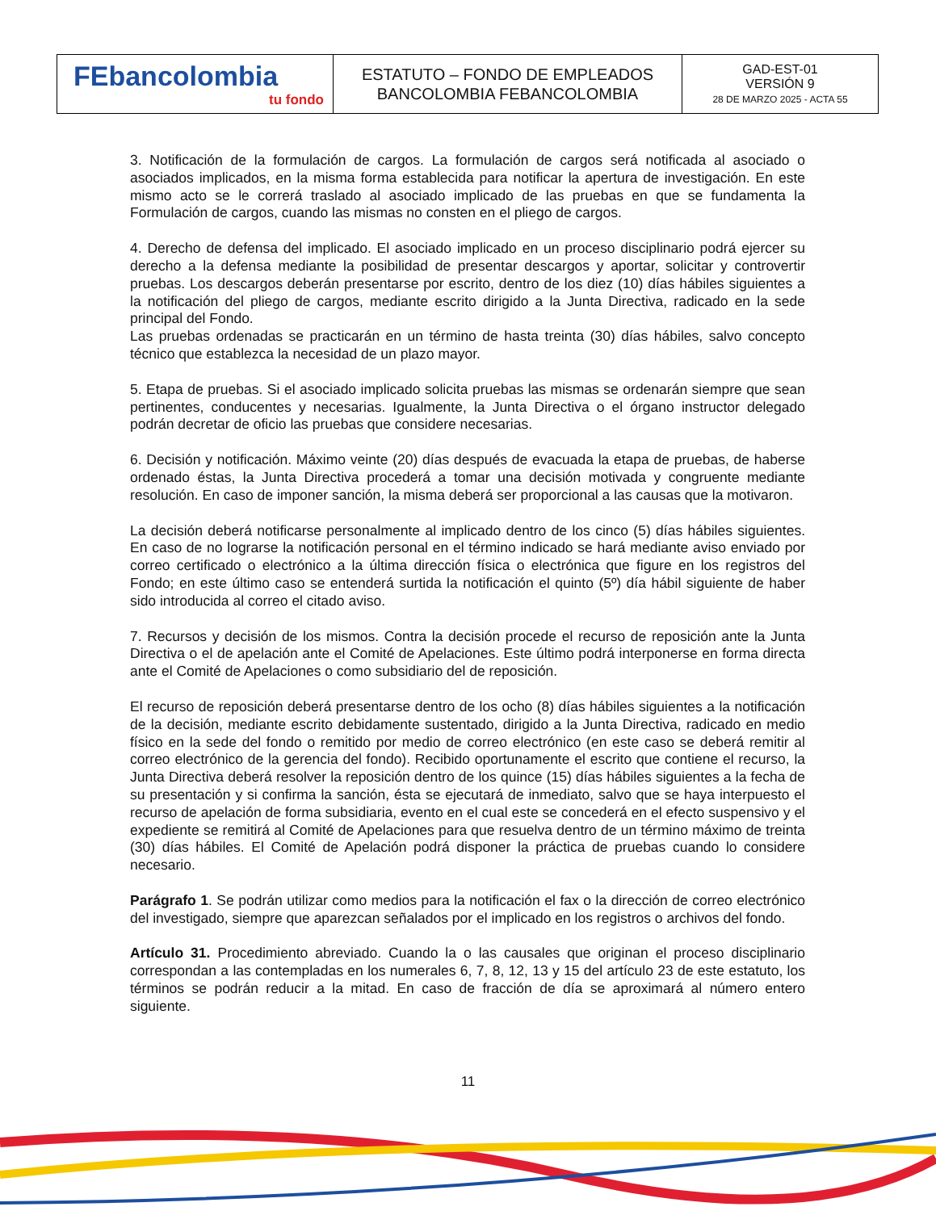| FEbancolombia tu fondo | ESTATUTO – FONDO DE EMPLEADOS BANCOLOMBIA FEBANCOLOMBIA | GAD-EST-01 VERSIÓN 9 28 DE MARZO 2025 - ACTA 55 |
3. Notificación de la formulación de cargos. La formulación de cargos será notificada al asociado o asociados implicados, en la misma forma establecida para notificar la apertura de investigación. En este mismo acto se le correrá traslado al asociado implicado de las pruebas en que se fundamenta la Formulación de cargos, cuando las mismas no consten en el pliego de cargos.
4. Derecho de defensa del implicado. El asociado implicado en un proceso disciplinario podrá ejercer su derecho a la defensa mediante la posibilidad de presentar descargos y aportar, solicitar y controvertir pruebas. Los descargos deberán presentarse por escrito, dentro de los diez (10) días hábiles siguientes a la notificación del pliego de cargos, mediante escrito dirigido a la Junta Directiva, radicado en la sede principal del Fondo.
Las pruebas ordenadas se practicarán en un término de hasta treinta (30) días hábiles, salvo concepto técnico que establezca la necesidad de un plazo mayor.
5. Etapa de pruebas. Si el asociado implicado solicita pruebas las mismas se ordenarán siempre que sean pertinentes, conducentes y necesarias. Igualmente, la Junta Directiva o el órgano instructor delegado podrán decretar de oficio las pruebas que considere necesarias.
6. Decisión y notificación. Máximo veinte (20) días después de evacuada la etapa de pruebas, de haberse ordenado éstas, la Junta Directiva procederá a tomar una decisión motivada y congruente mediante resolución. En caso de imponer sanción, la misma deberá ser proporcional a las causas que la motivaron.
La decisión deberá notificarse personalmente al implicado dentro de los cinco (5) días hábiles siguientes. En caso de no lograrse la notificación personal en el término indicado se hará mediante aviso enviado por correo certificado o electrónico a la última dirección física o electrónica que figure en los registros del Fondo; en este último caso se entenderá surtida la notificación el quinto (5º) día hábil siguiente de haber sido introducida al correo el citado aviso.
7. Recursos y decisión de los mismos. Contra la decisión procede el recurso de reposición ante la Junta Directiva o el de apelación ante el Comité de Apelaciones. Este último podrá interponerse en forma directa ante el Comité de Apelaciones o como subsidiario del de reposición.
El recurso de reposición deberá presentarse dentro de los ocho (8) días hábiles siguientes a la notificación de la decisión, mediante escrito debidamente sustentado, dirigido a la Junta Directiva, radicado en medio físico en la sede del fondo o remitido por medio de correo electrónico (en este caso se deberá remitir al correo electrónico de la gerencia del fondo). Recibido oportunamente el escrito que contiene el recurso, la Junta Directiva deberá resolver la reposición dentro de los quince (15) días hábiles siguientes a la fecha de su presentación y si confirma la sanción, ésta se ejecutará de inmediato, salvo que se haya interpuesto el recurso de apelación de forma subsidiaria, evento en el cual este se concederá en el efecto suspensivo y el expediente se remitirá al Comité de Apelaciones para que resuelva dentro de un término máximo de treinta (30) días hábiles. El Comité de Apelación podrá disponer la práctica de pruebas cuando lo considere necesario.
Parágrafo 1. Se podrán utilizar como medios para la notificación el fax o la dirección de correo electrónico del investigado, siempre que aparezcan señalados por el implicado en los registros o archivos del fondo.
Artículo 31. Procedimiento abreviado. Cuando la o las causales que originan el proceso disciplinario correspondan a las contempladas en los numerales 6, 7, 8, 12, 13 y 15 del artículo 23 de este estatuto, los términos se podrán reducir a la mitad. En caso de fracción de día se aproximará al número entero siguiente.
11